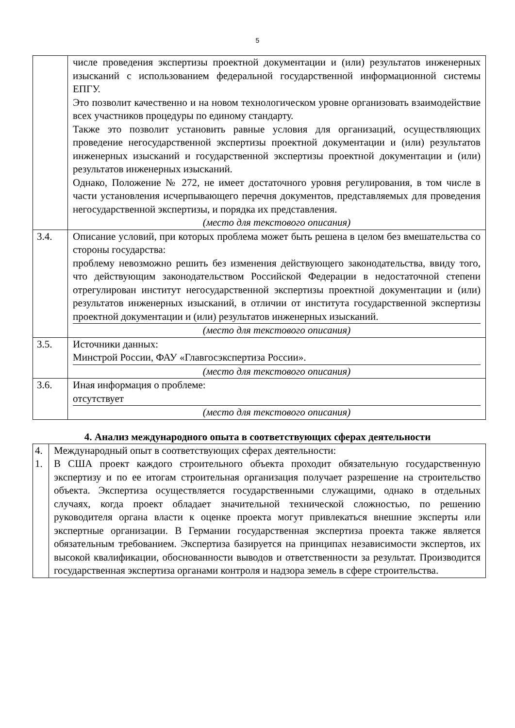5
| | числе проведения экспертизы проектной документации и (или) результатов инженерных изысканий с использованием федеральной государственной информационной системы ЕПГУ. Это позволит качественно и на новом технологическом уровне организовать взаимодействие всех участников процедуры по единому стандарту. Также это позволит установить равные условия для организаций, осуществляющих проведение негосударственной экспертизы проектной документации и (или) результатов инженерных изысканий и государственной экспертизы проектной документации и (или) результатов инженерных изысканий. Однако, Положение № 272, не имеет достаточного уровня регулирования, в том числе в части установления исчерпывающего перечня документов, представляемых для проведения негосударственной экспертизы, и порядка их представления. (место для текстового описания) |
| 3.4. | Описание условий, при которых проблема может быть решена в целом без вмешательства со стороны государства: проблему невозможно решить без изменения действующего законодательства, ввиду того, что действующим законодательством Российской Федерации в недостаточной степени отрегулирован институт негосударственной экспертизы проектной документации и (или) результатов инженерных изысканий, в отличии от института государственной экспертизы проектной документации и (или) результатов инженерных изысканий. (место для текстового описания) |
| 3.5. | Источники данных: Минстрой России, ФАУ «Главгосэкспертиза России». (место для текстового описания) |
| 3.6. | Иная информация о проблеме: отсутствует (место для текстового описания) |
4. Анализ международного опыта в соответствующих сферах деятельности
| 4. 1. | Международный опыт в соответствующих сферах деятельности: В США проект каждого строительного объекта проходит обязательную государственную экспертизу и по ее итогам строительная организация получает разрешение на строительство объекта. Экспертиза осуществляется государственными служащими, однако в отдельных случаях, когда проект обладает значительной технической сложностью, по решению руководителя органа власти к оценке проекта могут привлекаться внешние эксперты или экспертные организации. В Германии государственная экспертиза проекта также является обязательным требованием. Экспертиза базируется на принципах независимости экспертов, их высокой квалификации, обоснованности выводов и ответственности за результат. Производится государственная экспертиза органами контроля и надзора земель в сфере строительства. |